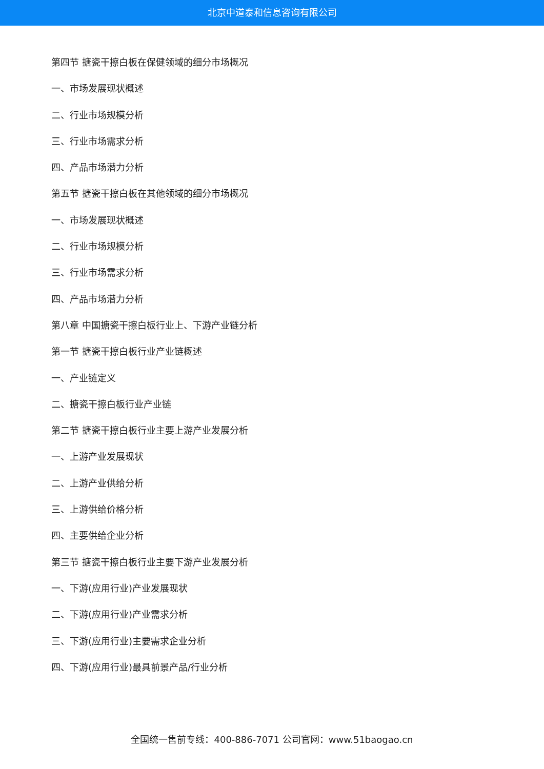北京中道泰和信息咨询有限公司
第四节 搪瓷干擦白板在保健领域的细分市场概况
一、市场发展现状概述
二、行业市场规模分析
三、行业市场需求分析
四、产品市场潜力分析
第五节 搪瓷干擦白板在其他领域的细分市场概况
一、市场发展现状概述
二、行业市场规模分析
三、行业市场需求分析
四、产品市场潜力分析
第八章 中国搪瓷干擦白板行业上、下游产业链分析
第一节 搪瓷干擦白板行业产业链概述
一、产业链定义
二、搪瓷干擦白板行业产业链
第二节 搪瓷干擦白板行业主要上游产业发展分析
一、上游产业发展现状
二、上游产业供给分析
三、上游供给价格分析
四、主要供给企业分析
第三节 搪瓷干擦白板行业主要下游产业发展分析
一、下游(应用行业)产业发展现状
二、下游(应用行业)产业需求分析
三、下游(应用行业)主要需求企业分析
四、下游(应用行业)最具前景产品/行业分析
全国统一售前专线：400-886-7071 公司官网：www.51baogao.cn